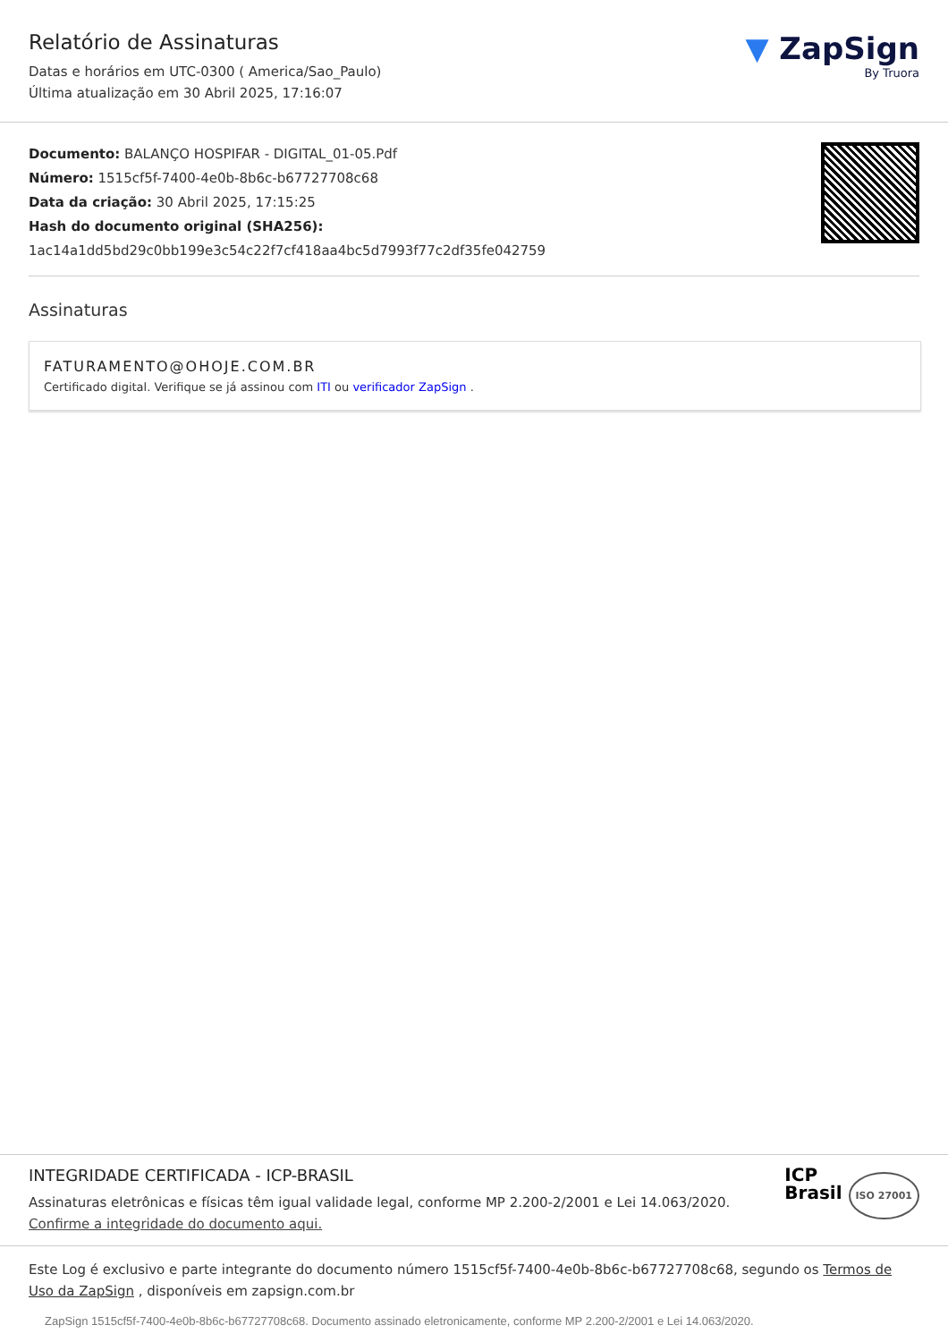Relatório de Assinaturas
Datas e horários em UTC-0300 ( America/Sao_Paulo)
Última atualização em 30 Abril 2025, 17:16:07
▼ ZapSign
By Truora
Documento: BALANÇO HOSPIFAR - DIGITAL_01-05.Pdf
Número: 1515cf5f-7400-4e0b-8b6c-b67727708c68
Data da criação: 30 Abril 2025, 17:15:25
Hash do documento original (SHA256): 1ac14a1dd5bd29c0bb199e3c54c22f7cf418aa4bc5d7993f77c2df35fe042759
Assinaturas
FATURAMENTO@OHOJE.COM.BR
Certificado digital. Verifique se já assinou com ITI ou verificador ZapSign .
INTEGRIDADE CERTIFICADA - ICP-BRASIL
Assinaturas eletrônicas e físicas têm igual validade legal, conforme MP 2.200-2/2001 e Lei 14.063/2020.
Confirme a integridade do documento aqui.
ICP
Brasil ISO 27001
Este Log é exclusivo e parte integrante do documento número 1515cf5f-7400-4e0b-8b6c-b67727708c68, segundo os Termos de Uso da ZapSign , disponíveis em zapsign.com.br
ZapSign 1515cf5f-7400-4e0b-8b6c-b67727708c68. Documento assinado eletronicamente, conforme MP 2.200-2/2001 e Lei 14.063/2020.